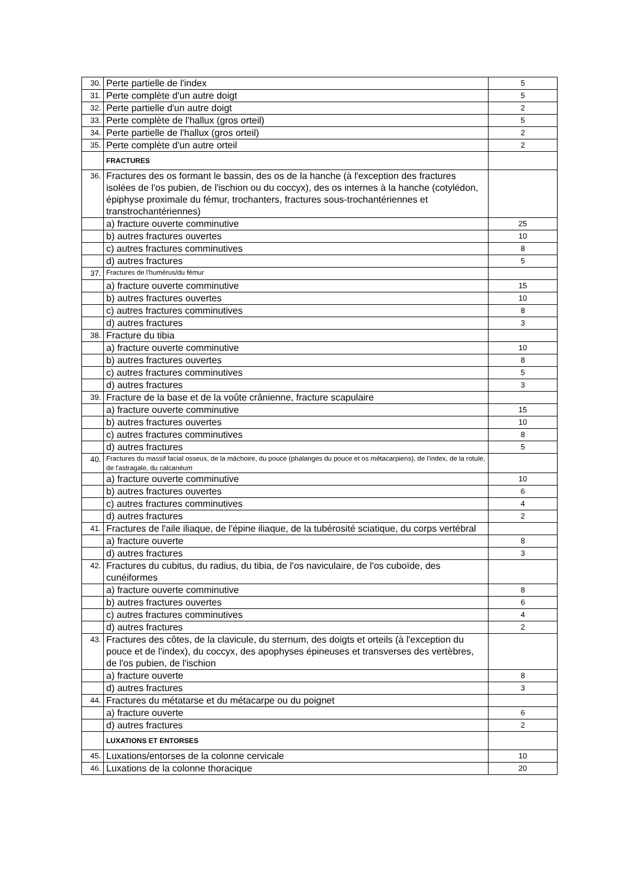| 30. | Perte partielle de l'index | 5 |
| 31. | Perte complète d'un autre doigt | 5 |
| 32. | Perte partielle d'un autre doigt | 2 |
| 33. | Perte complète de l'hallux (gros orteil) | 5 |
| 34. | Perte partielle de l'hallux (gros orteil) | 2 |
| 35. | Perte complète d'un autre orteil | 2 |
| | FRACTURES | |
| 36. | Fractures des os formant le bassin, des os de la hanche (à l'exception des fractures isolées de l'os pubien, de l'ischion ou du coccyx), des os internes à la hanche (cotylédon, épiphyse proximale du fémur, trochanters, fractures sous-trochantériennes et transtrochantériennes) | |
| | a) fracture ouverte comminutive | 25 |
| | b) autres fractures ouvertes | 10 |
| | c) autres fractures comminutives | 8 |
| | d) autres fractures | 5 |
| 37. | Fractures de l'humérus/du fémur | |
| | a) fracture ouverte comminutive | 15 |
| | b) autres fractures ouvertes | 10 |
| | c) autres fractures comminutives | 8 |
| | d) autres fractures | 3 |
| 38. | Fracture du tibia | |
| | a) fracture ouverte comminutive | 10 |
| | b) autres fractures ouvertes | 8 |
| | c) autres fractures comminutives | 5 |
| | d) autres fractures | 3 |
| 39. | Fracture de la base et de la voûte crânienne, fracture scapulaire | |
| | a) fracture ouverte comminutive | 15 |
| | b) autres fractures ouvertes | 10 |
| | c) autres fractures comminutives | 8 |
| | d) autres fractures | 5 |
| 40. | Fractures du massif facial osseux, de la mâchoire, du pouce (phalanges du pouce et os métacarpiens), de l'index, de la rotule, de l'astragale, du calcanéum | |
| | a) fracture ouverte comminutive | 10 |
| | b) autres fractures ouvertes | 6 |
| | c) autres fractures comminutives | 4 |
| | d) autres fractures | 2 |
| 41. | Fractures de l'aile iliaque, de l'épine iliaque, de la tubérosité sciatique, du corps vertébral | |
| | a) fracture ouverte | 8 |
| | d) autres fractures | 3 |
| 42. | Fractures du cubitus, du radius, du tibia, de l'os naviculaire, de l'os cuboïde, des cunéiformes | |
| | a) fracture ouverte comminutive | 8 |
| | b) autres fractures ouvertes | 6 |
| | c) autres fractures comminutives | 4 |
| | d) autres fractures | 2 |
| 43. | Fractures des côtes, de la clavicule, du sternum, des doigts et orteils (à l'exception du pouce et de l'index), du coccyx, des apophyses épineuses et transverses des vertèbres, de l'os pubien, de l'ischion | |
| | a) fracture ouverte | 8 |
| | d) autres fractures | 3 |
| 44. | Fractures du métatarse et du métacarpe ou du poignet | |
| | a) fracture ouverte | 6 |
| | d) autres fractures | 2 |
| | LUXATIONS ET ENTORSES | |
| 45. | Luxations/entorses de la colonne cervicale | 10 |
| 46. | Luxations de la colonne thoracique | 20 |